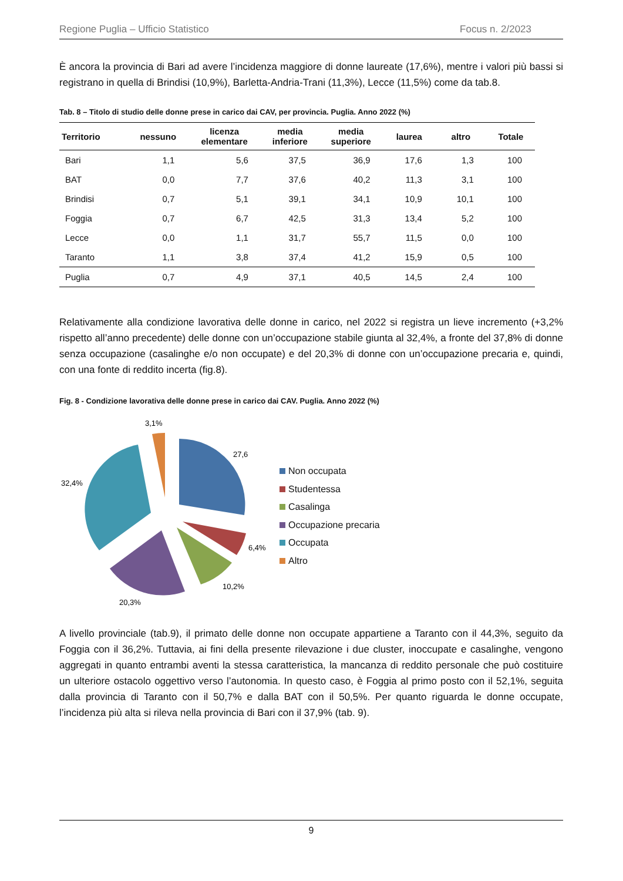Regione Puglia – Ufficio Statistico Focus n. 2/2023
È ancora la provincia di Bari ad avere l’incidenza maggiore di donne laureate (17,6%), mentre i valori più bassi si registrano in quella di Brindisi (10,9%), Barletta-Andria-Trani (11,3%), Lecce (11,5%) come da tab.8.
Tab. 8 – Titolo di studio delle donne prese in carico dai CAV, per provincia. Puglia. Anno 2022 (%)
| Territorio | nessuno | licenza elementare | media inferiore | media superiore | laurea | altro | Totale |
| --- | --- | --- | --- | --- | --- | --- | --- |
| Bari | 1,1 | 5,6 | 37,5 | 36,9 | 17,6 | 1,3 | 100 |
| BAT | 0,0 | 7,7 | 37,6 | 40,2 | 11,3 | 3,1 | 100 |
| Brindisi | 0,7 | 5,1 | 39,1 | 34,1 | 10,9 | 10,1 | 100 |
| Foggia | 0,7 | 6,7 | 42,5 | 31,3 | 13,4 | 5,2 | 100 |
| Lecce | 0,0 | 1,1 | 31,7 | 55,7 | 11,5 | 0,0 | 100 |
| Taranto | 1,1 | 3,8 | 37,4 | 41,2 | 15,9 | 0,5 | 100 |
| Puglia | 0,7 | 4,9 | 37,1 | 40,5 | 14,5 | 2,4 | 100 |
Relativamente alla condizione lavorativa delle donne in carico, nel 2022 si registra un lieve incremento (+3,2% rispetto all’anno precedente) delle donne con un’occupazione stabile giunta al 32,4%, a fronte del 37,8% di donne senza occupazione (casalinghe e/o non occupate) e del 20,3% di donne con un’occupazione precaria e, quindi, con una fonte di reddito incerta (fig.8).
Fig. 8 - Condizione lavorativa delle donne prese in carico dai CAV. Puglia. Anno 2022 (%)
3,1%
27,6
32,4%
6,4%
10,2%
20,3%
Non occupata
Studentessa
Casalinga
Occupazione precaria
Occupata
Altro
A livello provinciale (tab.9), il primato delle donne non occupate appartiene a Taranto con il 44,3%, seguito da Foggia con il 36,2%. Tuttavia, ai fini della presente rilevazione i due cluster, inoccupate e casalinghe, vengono aggregati in quanto entrambi aventi la stessa caratteristica, la mancanza di reddito personale che può costituire un ulteriore ostacolo oggettivo verso l’autonomia. In questo caso, è Foggia al primo posto con il 52,1%, seguita dalla provincia di Taranto con il 50,7% e dalla BAT con il 50,5%. Per quanto riguarda le donne occupate, l’incidenza più alta si rileva nella provincia di Bari con il 37,9% (tab. 9).
9